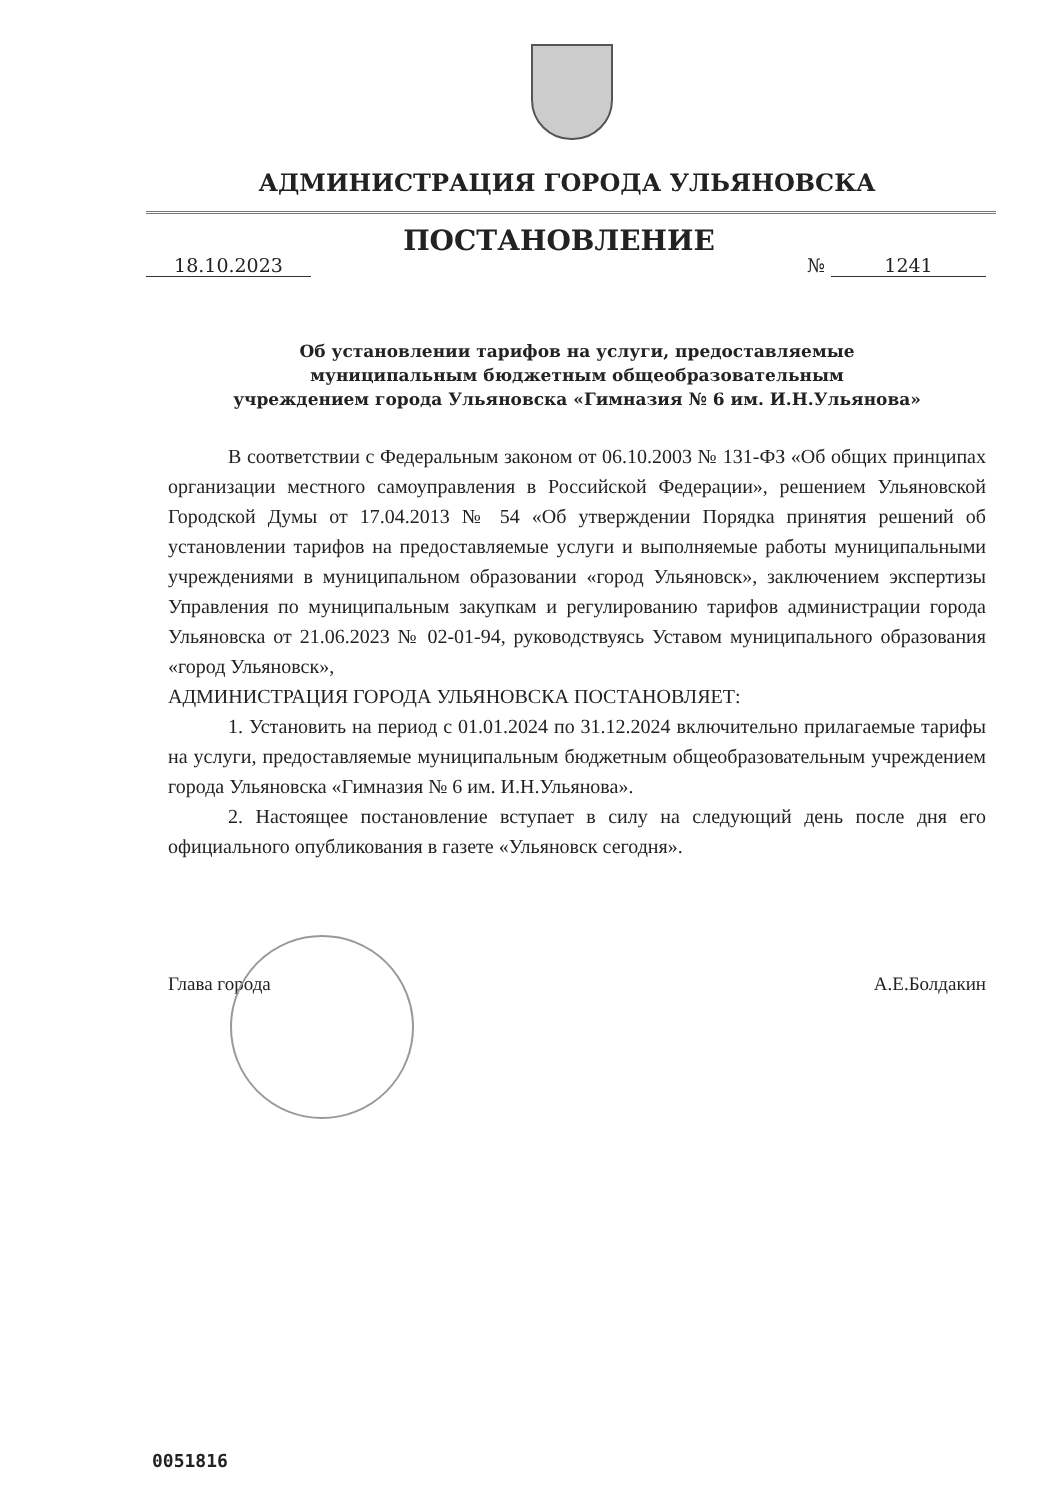АДМИНИСТРАЦИЯ ГОРОДА УЛЬЯНОВСКА
18.10.2023
ПОСТАНОВЛЕНИЕ
№ 1241
Об установлении тарифов на услуги, предоставляемые
муниципальным бюджетным общеобразовательным
учреждением города Ульяновска «Гимназия № 6 им. И.Н.Ульянова»
В соответствии с Федеральным законом от 06.10.2003 № 131-ФЗ «Об общих принципах организации местного самоуправления в Российской Федерации», решением Ульяновской Городской Думы от 17.04.2013 № 54 «Об утверждении Порядка принятия решений об установлении тарифов на предоставляемые услуги и выполняемые работы муниципальными учреждениями в муниципальном образовании «город Ульяновск», заключением экспертизы Управления по муниципальным закупкам и регулированию тарифов администрации города Ульяновска от 21.06.2023 № 02-01-94, руководствуясь Уставом муниципального образования «город Ульяновск»,
АДМИНИСТРАЦИЯ ГОРОДА УЛЬЯНОВСКА ПОСТАНОВЛЯЕТ:
1. Установить на период с 01.01.2024 по 31.12.2024 включительно прилагаемые тарифы на услуги, предоставляемые муниципальным бюджетным общеобразовательным учреждением города Ульяновска «Гимназия № 6 им. И.Н.Ульянова».
2. Настоящее постановление вступает в силу на следующий день после дня его официального опубликования в газете «Ульяновск сегодня».
Глава города А.Е.Болдакин
0051816